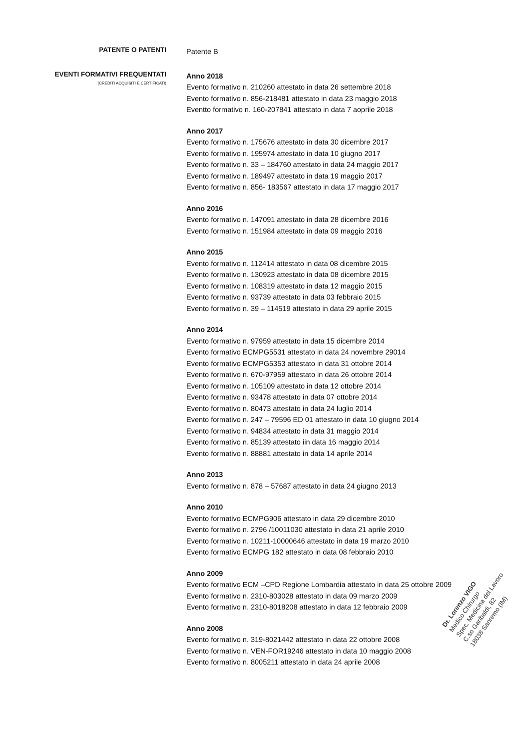PATENTE O PATENTI
Patente B
EVENTI FORMATIVI FREQUENTATI
(CREDITI ACQUISITI E CERTIFICATI)
Anno 2018
Evento formativo n. 210260 attestato in data 26 settembre 2018
Evento formativo n. 856-218481 attestato in data 23 maggio 2018
Eventto formativo n. 160-207841 attestato in data 7 aoprile 2018
Anno 2017
Evento formativo n. 175676 attestato in data 30 dicembre 2017
Evento formativo n. 195974 attestato in data 10 giugno 2017
Evento formativo n. 33 – 184760 attestato in data 24 maggio 2017
Evento formativo n. 189497 attestato in data 19 maggio 2017
Evento formativo n. 856- 183567 attestato in data 17 maggio 2017
Anno 2016
Evento formativo n. 147091 attestato in data 28 dicembre 2016
Evento formativo n. 151984 attestato in data 09 maggio 2016
Anno 2015
Evento formativo n. 112414 attestato in data 08 dicembre 2015
Evento formativo n. 130923 attestato in data 08 dicembre 2015
Evento formativo n. 108319 attestato in data 12 maggio 2015
Evento formativo n. 93739 attestato in data 03 febbraio 2015
Evento formativo n. 39 – 114519 attestato in data 29 aprile 2015
Anno 2014
Evento formativo n. 97959 attestato in data 15 dicembre 2014
Evento formativo ECMPG5531 attestato in data 24 novembre 29014
Evento formativo ECMPG5353 attestato in data 31 ottobre 2014
Evento formativo n. 670-97959 attestato in data 26 ottobre 2014
Evento formativo n. 105109 attestato in data 12 ottobre 2014
Evento formativo n. 93478 attestato in data 07 ottobre 2014
Evento formativo n. 80473 attestato in data 24 luglio 2014
Evento formativo n. 247 – 79596 ED 01 attestato in data 10 giugno 2014
Evento formativo n. 94834 attestato in data 31 maggio 2014
Evento formativo n. 85139 attestato iin data 16 maggio 2014
Evento formativo n. 88881 attestato in data 14 aprile 2014
Anno 2013
Evento formativo n. 878 – 57687 attestato in data 24 giugno 2013
Anno 2010
Evento formativo ECMPG906 attestato in data 29 dicembre 2010
Evento formativo n. 2796 /10011030 attestato in data 21 aprile 2010
Evento formativo n. 10211-10000646 attestato in data 19 marzo 2010
Evento formativo ECMPG 182 attestato in data 08 febbraio 2010
Anno 2009
Evento formativo ECM –CPD Regione Lombardia attestato in data 25 ottobre 2009
Evento formativo n. 2310-803028 attestato in data 09 marzo 2009
Evento formativo n. 2310-8018208 attestato in data 12 febbraio 2009
Anno 2008
Evento formativo n. 319-8021442 attestato in data 22 ottobre 2008
Evento formativo n. VEN-FOR19246 attestato in data 10 maggio 2008
Evento formativo n. 8005211 attestato in data 24 aprile 2008
Dr. Lorenzo VIGO
Medico Chirurgo
Spec. Medicina del Lavoro
C.so Garibaldi, 82
18038 Sanremo (IM)